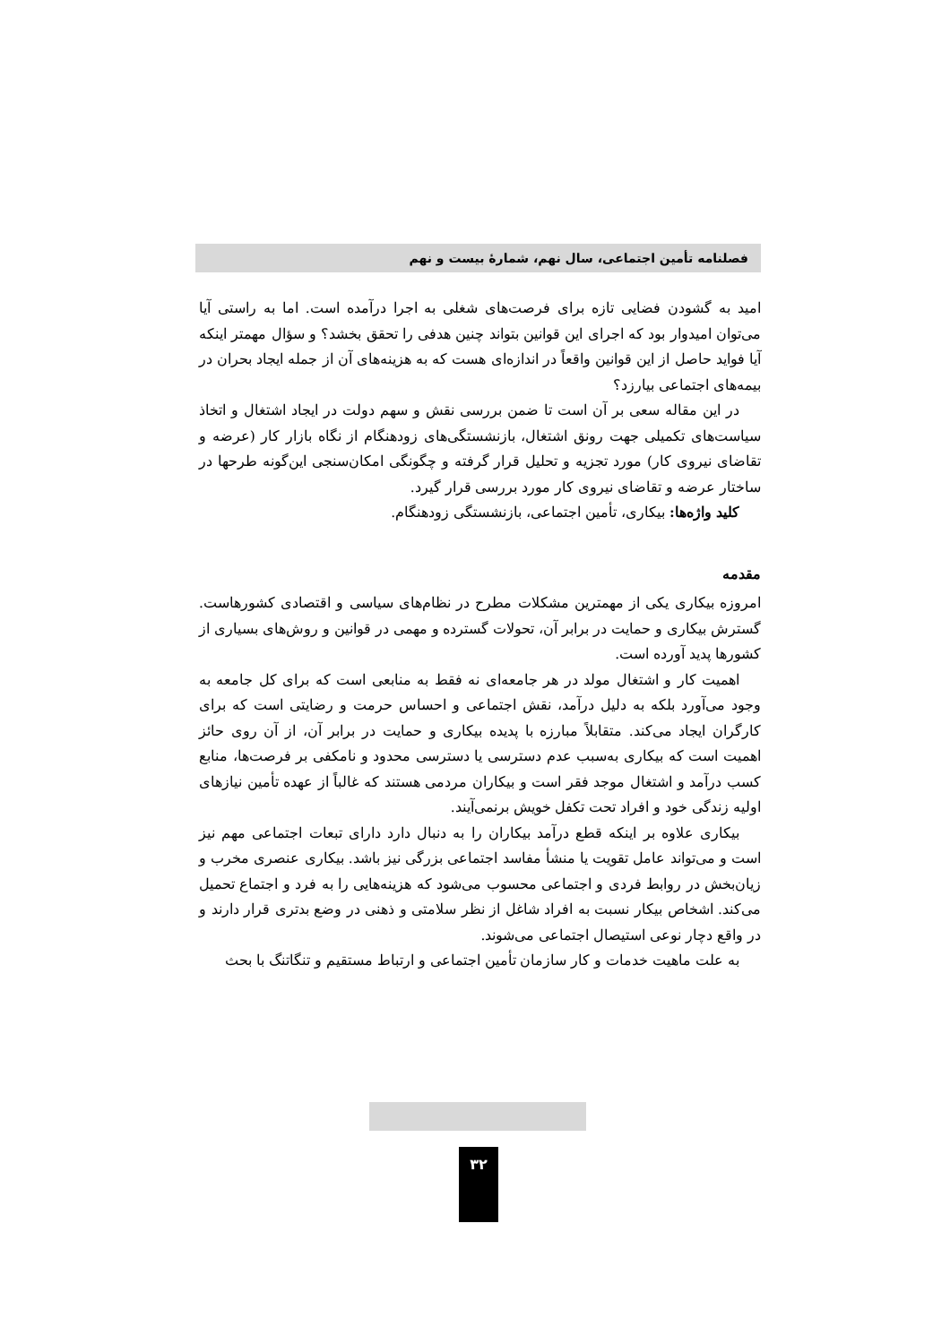فصلنامه تأمین اجتماعی، سال نهم، شمارهٔ بیست و نهم
امید به گشودن فضایی تازه برای فرصت‌های شغلی به اجرا درآمده است. اما به راستی آیا می‌توان امیدوار بود که اجرای این قوانین بتواند چنین هدفی را تحقق بخشد؟ و سؤال مهمتر اینکه آیا فواید حاصل از این قوانین واقعاً در اندازه‌ای هست که به هزینه‌های آن از جمله ایجاد بحران در بیمه‌های اجتماعی بیارزد؟
در این مقاله سعی بر آن است تا ضمن بررسی نقش و سهم دولت در ایجاد اشتغال و اتخاذ سیاست‌های تکمیلی جهت رونق اشتغال، بازنشستگی‌های زودهنگام از نگاه بازار کار (عرضه و تقاضای نیروی کار) مورد تجزیه و تحلیل قرار گرفته و چگونگی امکان‌سنجی این‌گونه طرحها در ساختار عرضه و تقاضای نیروی کار مورد بررسی قرار گیرد.
کلید واژه‌ها: بیکاری، تأمین اجتماعی، بازنشستگی زودهنگام.
مقدمه
امروزه بیکاری یکی از مهمترین مشکلات مطرح در نظام‌های سیاسی و اقتصادی کشورهاست. گسترش بیکاری و حمایت در برابر آن، تحولات گسترده و مهمی در قوانین و روش‌های بسیاری از کشورها پدید آورده است.
اهمیت کار و اشتغال مولد در هر جامعه‌ای نه فقط به منابعی است که برای کل جامعه به وجود می‌آورد بلکه به دلیل درآمد، نقش اجتماعی و احساس حرمت و رضایتی است که برای کارگران ایجاد می‌کند. متقابلاً مبارزه با پدیده بیکاری و حمایت در برابر آن، از آن روی حائز اهمیت است که بیکاری به‌سبب عدم دسترسی یا دسترسی محدود و نامکفی بر فرصت‌ها، منابع کسب درآمد و اشتغال موجد فقر است و بیکاران مردمی هستند که غالباً از عهده تأمین نیازهای اولیه زندگی خود و افراد تحت تکفل خویش برنمی‌آیند.
بیکاری علاوه بر اینکه قطع درآمد بیکاران را به دنبال دارد دارای تبعات اجتماعی مهم نیز است و می‌تواند عامل تقویت یا منشأ مفاسد اجتماعی بزرگی نیز باشد. بیکاری عنصری مخرب و زیان‌بخش در روابط فردی و اجتماعی محسوب می‌شود که هزینه‌هایی را به فرد و اجتماع تحمیل می‌کند. اشخاص بیکار نسبت به افراد شاغل از نظر سلامتی و ذهنی در وضع بدتری قرار دارند و در واقع دچار نوعی استیصال اجتماعی می‌شوند.
به علت ماهیت خدمات و کار سازمان تأمین اجتماعی و ارتباط مستقیم و تنگاتنگ با بحث
۳۲